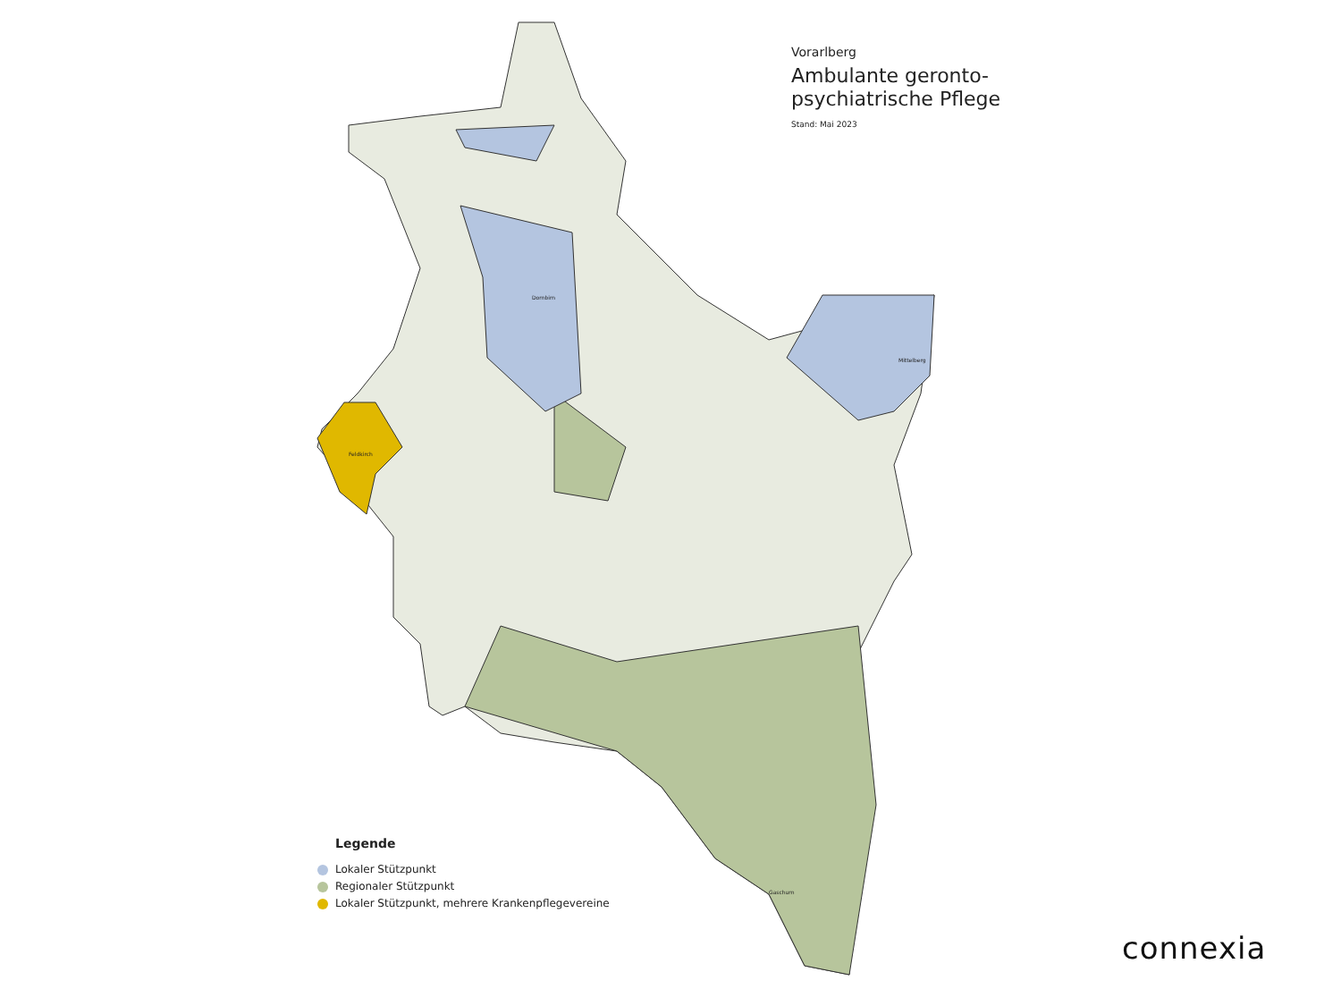Mittelberg
Dornbirn
Feldkirch
Gaschurn
Vorarlberg
Ambulante geronto-
psychiatrische Pflege
Stand: Mai 2023
Legende
Lokaler Stützpunkt
Regionaler Stützpunkt
Lokaler Stützpunkt, mehrere Krankenpflegevereine
connexia